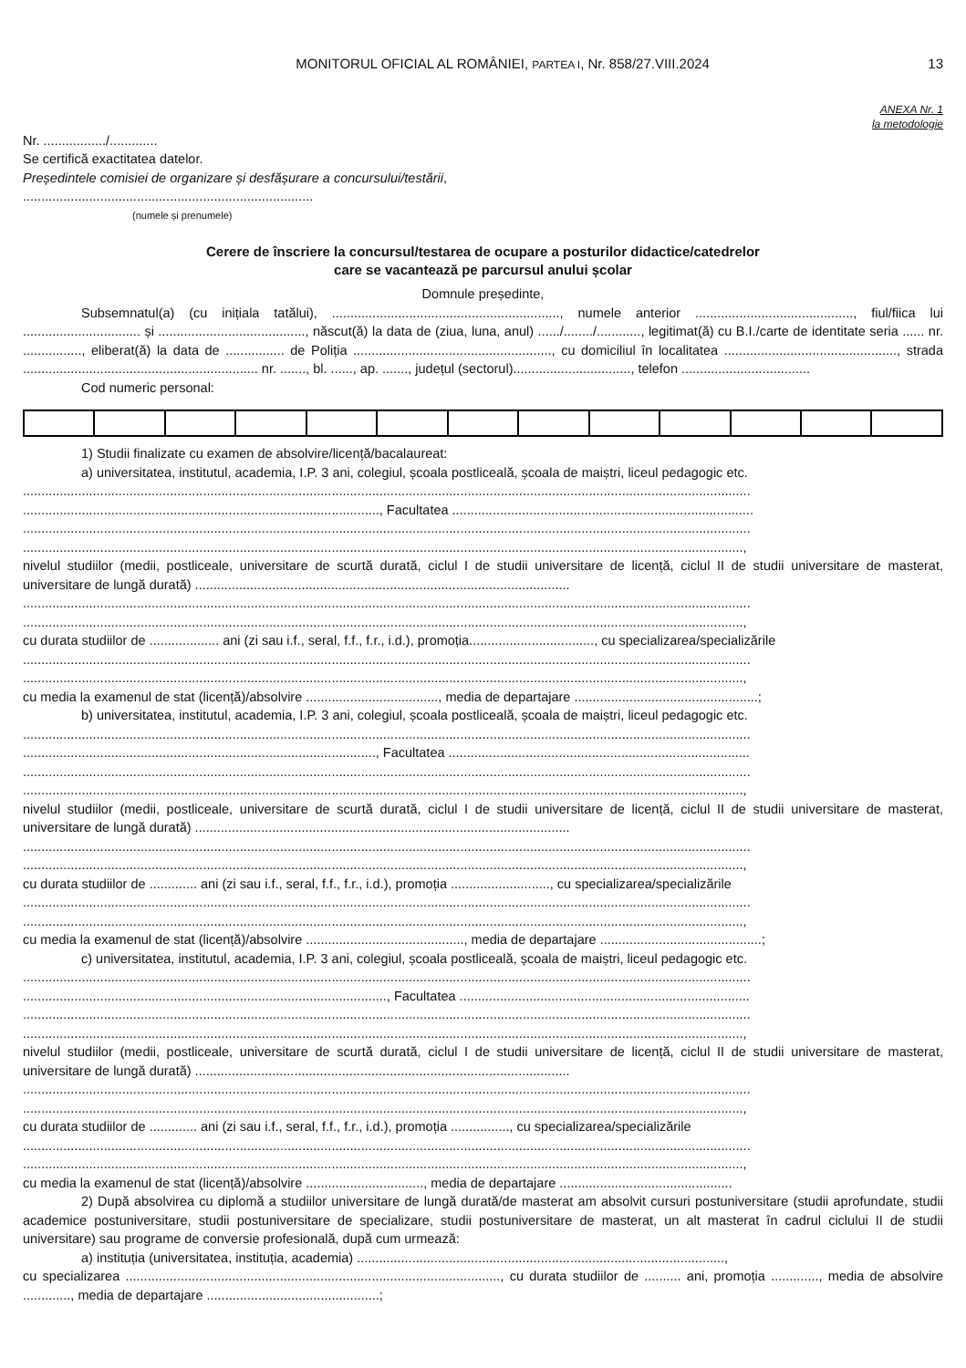MONITORUL OFICIAL AL ROMÂNIEI, PARTEA I, Nr. 858/27.VIII.2024
13
ANEXA Nr. 1
la metodologie
Nr. ................./.............
Se certifică exactitatea datelor.
Președintele comisiei de organizare și desfășurare a concursului/testării,
...............................................................................
(numele și prenumele)
Cerere de înscriere la concursul/testarea de ocupare a posturilor didactice/catedrelor
care se vacantează pe parcursul anului școlar
Domnule președinte,
Subsemnatul(a) (cu inițiala tatălui), .............................................................., numele anterior ..........................................., fiul/fiica lui ................................ și ........................................, născut(ă) la data de (ziua, luna, anul) ....../......../............, legitimat(ă) cu B.I./carte de identitate seria ...... nr. ................, eliberat(ă) la data de ................ de Poliția ......................................................, cu domiciliul în localitatea ..............................................., strada ................................................................ nr. ......., bl. ......, ap. ......., județul (sectorul)................................, telefon ...................................
Cod numeric personal:
1) Studii finalizate cu examen de absolvire/licență/bacalaureat:
a) universitatea, institutul, academia, I.P. 3 ani, colegiul, școala postliceală, școala de maiștri, liceul pedagogic etc.
......................................................................................................................................................................................................
................................................................................................., Facultatea ..................................................................................
......................................................................................................................................................................................................
....................................................................................................................................................................................................,
nivelul studiilor (medii, postliceale, universitare de scurtă durată, ciclul I de studii universitare de licență, ciclul II de studii universitare de masterat, universitare de lungă durată) ......................................................................................................
......................................................................................................................................................................................................
....................................................................................................................................................................................................,
cu durata studiilor de ................... ani (zi sau i.f., seral, f.f., f.r., i.d.), promoția.................................., cu specializarea/specializările
......................................................................................................................................................................................................
....................................................................................................................................................................................................,
cu media la examenul de stat (licență)/absolvire ...................................., media de departajare ..................................................;
b) universitatea, institutul, academia, I.P. 3 ani, colegiul, școala postliceală, școala de maiștri, liceul pedagogic etc.
......................................................................................................................................................................................................
................................................................................................, Facultatea ..................................................................................
......................................................................................................................................................................................................
....................................................................................................................................................................................................,
nivelul studiilor (medii, postliceale, universitare de scurtă durată, ciclul I de studii universitare de licență, ciclul II de studii universitare de masterat, universitare de lungă durată) ......................................................................................................
......................................................................................................................................................................................................
....................................................................................................................................................................................................,
cu durata studiilor de ............. ani (zi sau i.f., seral, f.f., f.r., i.d.), promoția ..........................., cu specializarea/specializările
......................................................................................................................................................................................................
....................................................................................................................................................................................................,
cu media la examenul de stat (licență)/absolvire ..........................................., media de departajare ............................................;
c) universitatea, institutul, academia, I.P. 3 ani, colegiul, școala postliceală, școala de maiștri, liceul pedagogic etc.
......................................................................................................................................................................................................
..................................................................................................., Facultatea ...............................................................................
......................................................................................................................................................................................................
....................................................................................................................................................................................................,
nivelul studiilor (medii, postliceale, universitare de scurtă durată, ciclul I de studii universitare de licență, ciclul II de studii universitare de masterat, universitare de lungă durată) ......................................................................................................
......................................................................................................................................................................................................
....................................................................................................................................................................................................,
cu durata studiilor de ............. ani (zi sau i.f., seral, f.f., f.r., i.d.), promoția ................, cu specializarea/specializările
......................................................................................................................................................................................................
....................................................................................................................................................................................................,
cu media la examenul de stat (licență)/absolvire ................................, media de departajare ...............................................
2) După absolvirea cu diplomă a studiilor universitare de lungă durată/de masterat am absolvit cursuri postuniversitare (studii aprofundate, studii academice postuniversitare, studii postuniversitare de specializare, studii postuniversitare de masterat, un alt masterat în cadrul ciclului II de studii universitare) sau programe de conversie profesională, după cum urmează:
a) instituția (universitatea, instituția, academia) ....................................................................................................,
cu specializarea ......................................................................................................, cu durata studiilor de .......... ani, promoția ............., media de absolvire ............., media de departajare ...............................................;